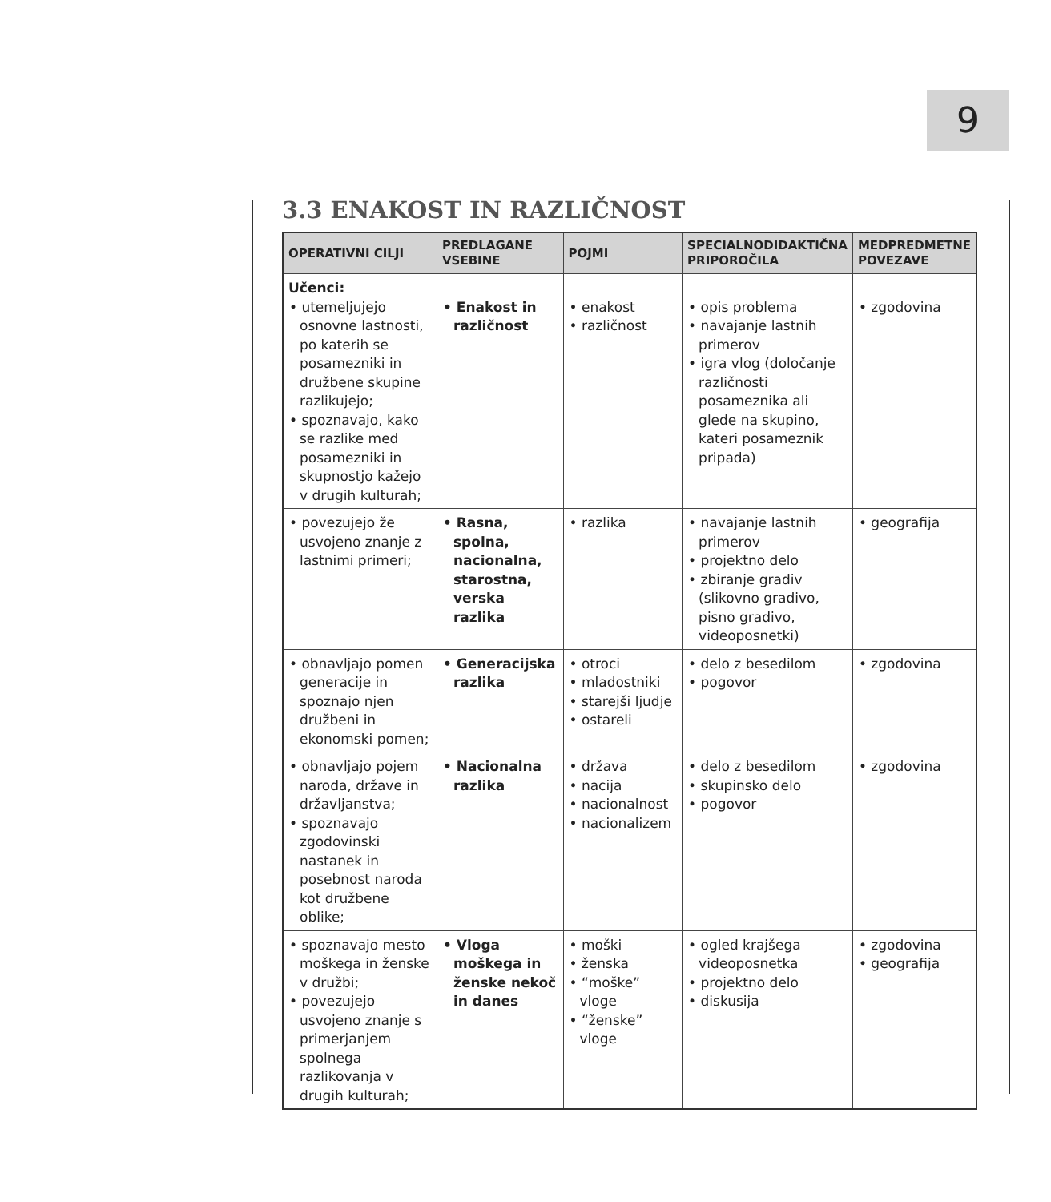9
3.3 ENAKOST IN RAZLIČNOST
| OPERATIVNI CILJI | PREDLAGANE VSEBINE | POJMI | SPECIALNODIDAKTIČNA PRIPOROČILA | MEDPREDMETNE POVEZAVE |
| --- | --- | --- | --- | --- |
| Učenci: • utemeljujejo osnovne lastnosti, po katerih se posamezniki in družbene skupine razlikujejo; • spoznavajo, kako se razlike med posamezniki in skupnostjo kažejo v drugih kulturah; | • Enakost in različnost | • enakost • različnost | • opis problema • navajanje lastnih primerov • igra vlog (določanje različnosti posameznika ali glede na skupino, kateri posameznik pripada) | • zgodovina |
| • povezujejo že usvojeno znanje z lastnimi primeri; | • Rasna, spolna, nacionalna, starostna, verska razlika | • razlika | • navajanje lastnih primerov • projektno delo • zbiranje gradiv (slikovno gradivo, pisno gradivo, videoposnetki) | • geografija |
| • obnavljajo pomen generacije in spoznajo njen družbeni in ekonomski pomen; | • Generacijska razlika | • otroci • mladostniki • starejši ljudje • ostareli | • delo z besedilom • pogovor | • zgodovina |
| • obnavljajo pojem naroda, države in državljanstva; • spoznavajo zgodovinski nastanek in posebnost naroda kot družbene oblike; | • Nacionalna razlika | • država • nacija • nacionalnost • nacionalizem | • delo z besedilom • skupinsko delo • pogovor | • zgodovina |
| • spoznavajo mesto moškega in ženske v družbi; • povezujejo usvojeno znanje s primerjanjem spolnega razlikovanja v drugih kulturah; | • Vloga moškega in ženske nekoč in danes | • moški • ženska • “moške” vloge • “ženske” vloge | • ogled krajšega videoposnetka • projektno delo • diskusija | • zgodovina • geografija |